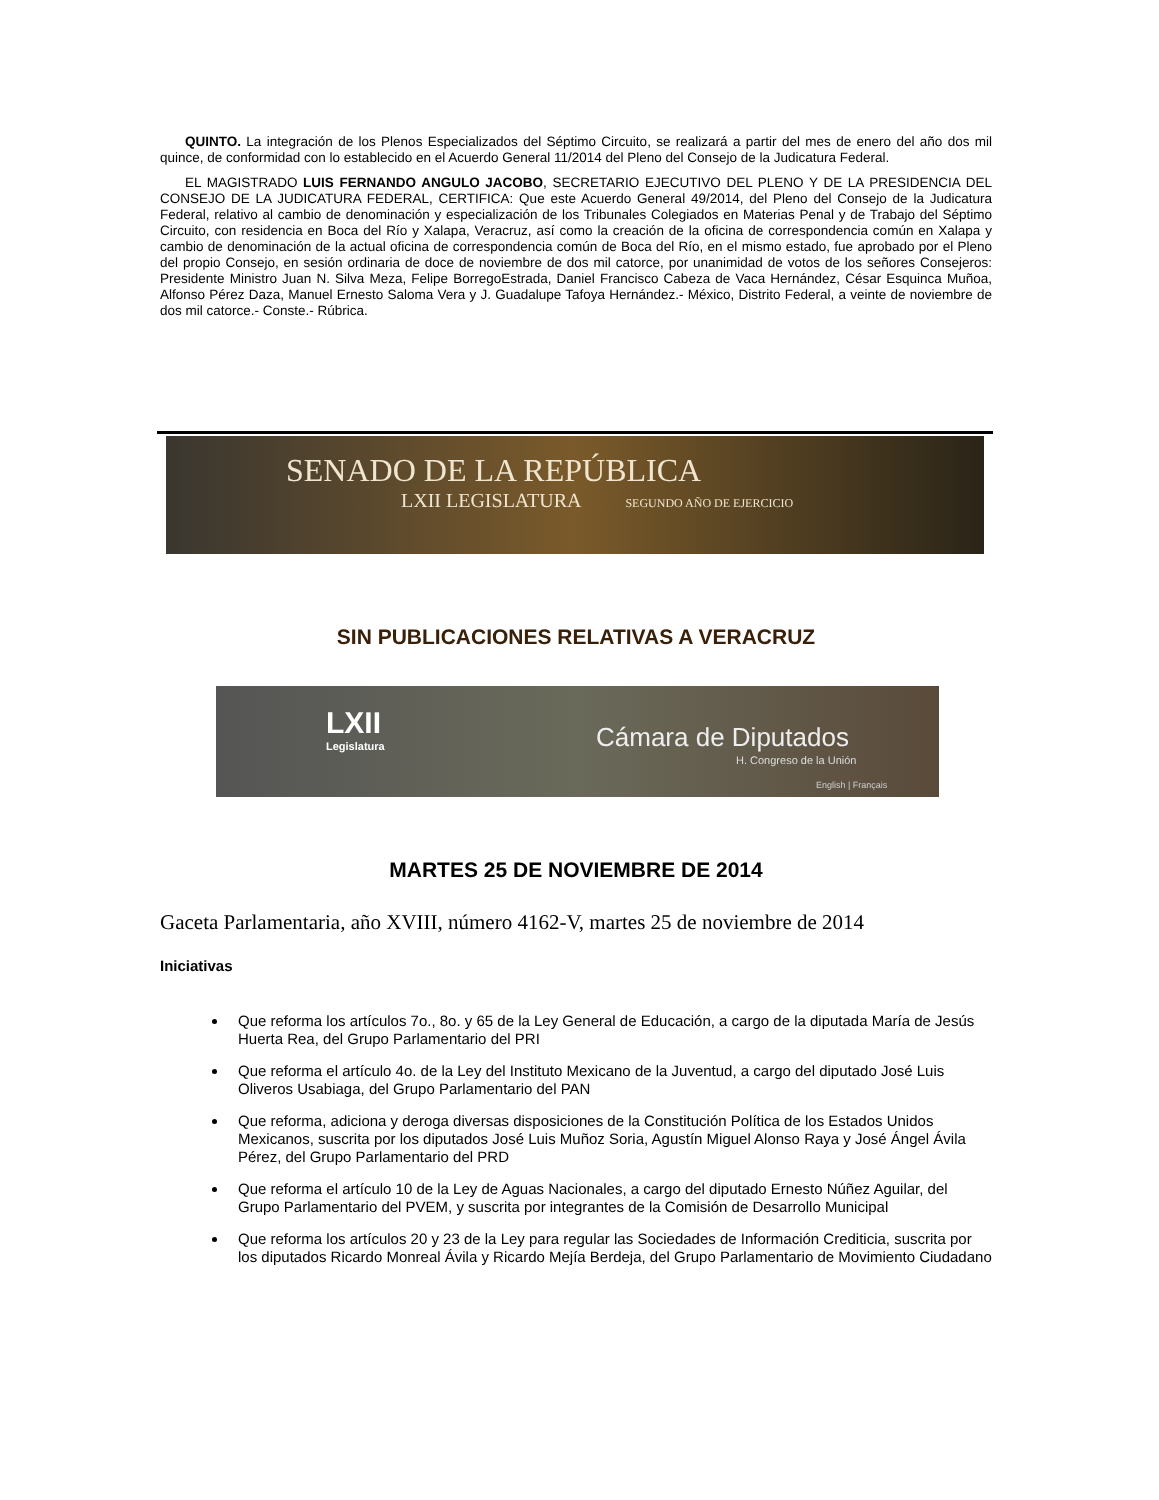QUINTO. La integración de los Plenos Especializados del Séptimo Circuito, se realizará a partir del mes de enero del año dos mil quince, de conformidad con lo establecido en el Acuerdo General 11/2014 del Pleno del Consejo de la Judicatura Federal.
EL MAGISTRADO LUIS FERNANDO ANGULO JACOBO, SECRETARIO EJECUTIVO DEL PLENO Y DE LA PRESIDENCIA DEL CONSEJO DE LA JUDICATURA FEDERAL, CERTIFICA: Que este Acuerdo General 49/2014, del Pleno del Consejo de la Judicatura Federal, relativo al cambio de denominación y especialización de los Tribunales Colegiados en Materias Penal y de Trabajo del Séptimo Circuito, con residencia en Boca del Río y Xalapa, Veracruz, así como la creación de la oficina de correspondencia común en Xalapa y cambio de denominación de la actual oficina de correspondencia común de Boca del Río, en el mismo estado, fue aprobado por el Pleno del propio Consejo, en sesión ordinaria de doce de noviembre de dos mil catorce, por unanimidad de votos de los señores Consejeros: Presidente Ministro Juan N. Silva Meza, Felipe BorregoEstrada, Daniel Francisco Cabeza de Vaca Hernández, César Esquinca Muñoa, Alfonso Pérez Daza, Manuel Ernesto Saloma Vera y J. Guadalupe Tafoya Hernández.- México, Distrito Federal, a veinte de noviembre de dos mil catorce.- Conste.- Rúbrica.
SENADO DE LA REPÚBLICA
LXII LEGISLATURA SEGUNDO AÑO DE EJERCICIO
SIN PUBLICACIONES RELATIVAS A VERACRUZ
LXII
Legislatura
Cámara de Diputados
H. Congreso de la Unión
English | Français
MARTES 25 DE NOVIEMBRE DE 2014
Gaceta Parlamentaria, año XVIII, número 4162-V, martes 25 de noviembre de 2014
Iniciativas
Que reforma los artículos 7o., 8o. y 65 de la Ley General de Educación, a cargo de la diputada María de Jesús Huerta Rea, del Grupo Parlamentario del PRI
Que reforma el artículo 4o. de la Ley del Instituto Mexicano de la Juventud, a cargo del diputado José Luis Oliveros Usabiaga, del Grupo Parlamentario del PAN
Que reforma, adiciona y deroga diversas disposiciones de la Constitución Política de los Estados Unidos Mexicanos, suscrita por los diputados José Luis Muñoz Soria, Agustín Miguel Alonso Raya y José Ángel Ávila Pérez, del Grupo Parlamentario del PRD
Que reforma el artículo 10 de la Ley de Aguas Nacionales, a cargo del diputado Ernesto Núñez Aguilar, del Grupo Parlamentario del PVEM, y suscrita por integrantes de la Comisión de Desarrollo Municipal
Que reforma los artículos 20 y 23 de la Ley para regular las Sociedades de Información Crediticia, suscrita por los diputados Ricardo Monreal Ávila y Ricardo Mejía Berdeja, del Grupo Parlamentario de Movimiento Ciudadano